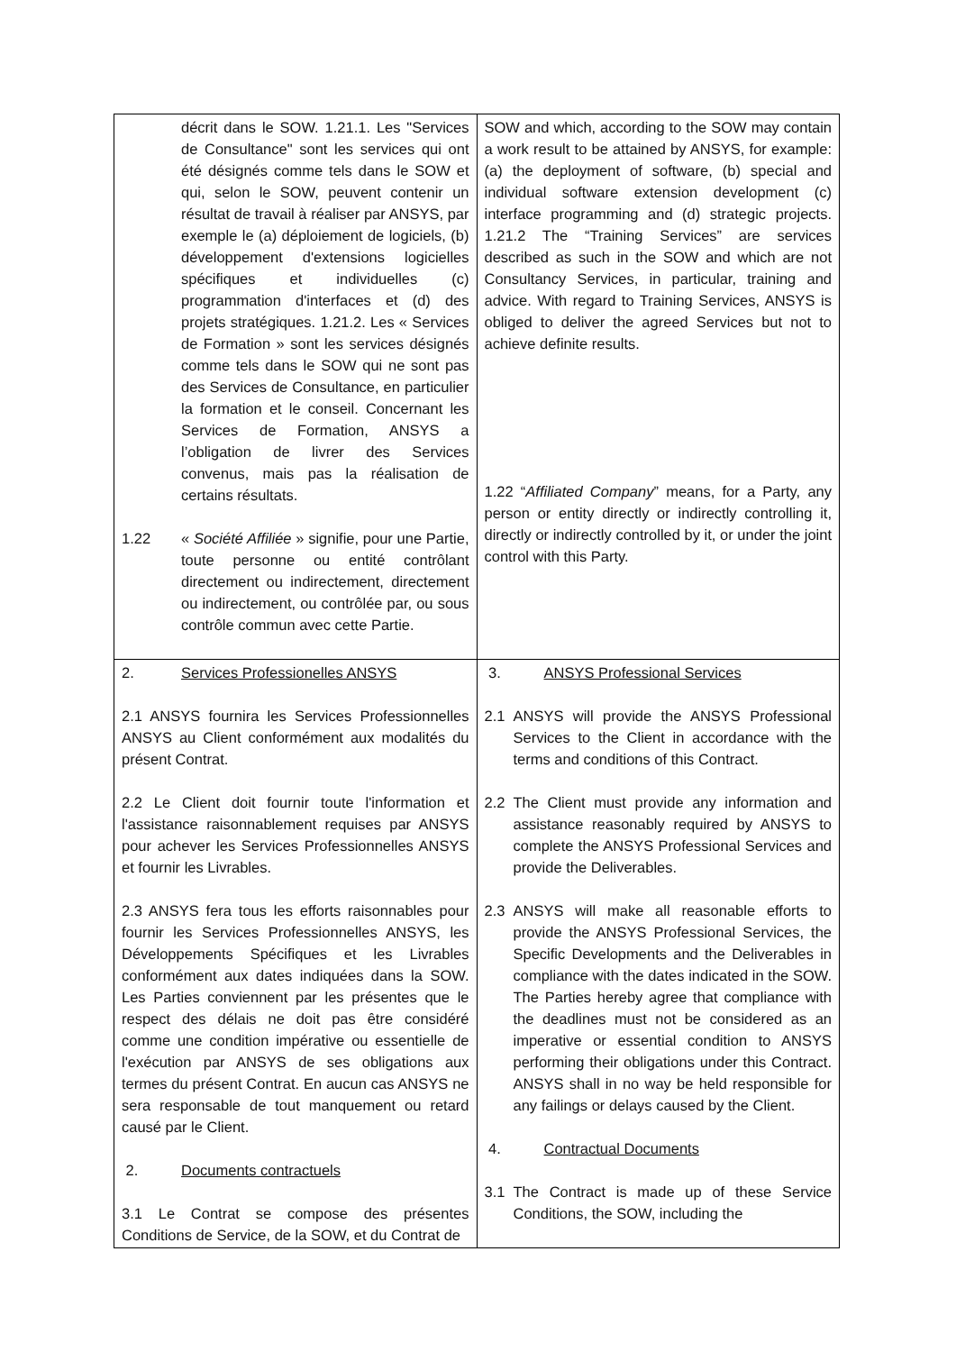| décrit dans le SOW. 1.21.1. Les "Services de Consultance" sont les services qui ont été désignés comme tels dans le SOW et qui, selon le SOW, peuvent contenir un résultat de travail à réaliser par ANSYS, par exemple le (a) déploiement de logiciels, (b) développement d'extensions logicielles spécifiques et individuelles (c) programmation d'interfaces et (d) des projets stratégiques. 1.21.2. Les « Services de Formation » sont les services désignés comme tels dans le SOW qui ne sont pas des Services de Consultance, en particulier la formation et le conseil. Concernant les Services de Formation, ANSYS a l’obligation de livrer des Services convenus, mais pas la réalisation de certains résultats. 1.22 « Société Affiliée » signifie, pour une Partie, toute personne ou entité contrôlant directement ou indirectement, directement ou indirectement, ou contrôlée par, ou sous contrôle commun avec cette Partie. | SOW and which, according to the SOW may contain a work result to be attained by ANSYS, for example: (a) the deployment of software, (b) special and individual software extension development (c) interface programming and (d) strategic projects. 1.21.2 The “Training Services” are services described as such in the SOW and which are not Consultancy Services, in particular, training and advice. With regard to Training Services, ANSYS is obliged to deliver the agreed Services but not to achieve definite results. 1.22 “ Affiliated Company ” means, for a Party, any person or entity directly or indirectly controlling it, directly or indirectly controlled by it, or under the joint control with this Party. |
| 2. Services Professionelles ANSYS 2.1 ANSYS fournira les Services Professionnelles ANSYS au Client conformément aux modalités du présent Contrat. 2.2 Le Client doit fournir toute l'information et l'assistance raisonnablement requises par ANSYS pour achever les Services Professionnelles ANSYS et fournir les Livrables. 2.3 ANSYS fera tous les efforts raisonnables pour fournir les Services Professionnelles ANSYS, les Développements Spécifiques et les Livrables conformément aux dates indiquées dans la SOW. Les Parties conviennent par les présentes que le respect des délais ne doit pas être considéré comme une condition impérative ou essentielle de l'exécution par ANSYS de ses obligations aux termes du présent Contrat. En aucun cas ANSYS ne sera responsable de tout manquement ou retard causé par le Client. 2. Documents contractuels 3.1 Le Contrat se compose des présentes Conditions de Service, de la SOW, et du Contrat de | 3. ANSYS Professional Services 2.1 ANSYS will provide the ANSYS Professional Services to the Client in accordance with the terms and conditions of this Contract. 2.2 The Client must provide any information and assistance reasonably required by ANSYS to complete the ANSYS Professional Services and provide the Deliverables. 2.3 ANSYS will make all reasonable efforts to provide the ANSYS Professional Services, the Specific Developments and the Deliverables in compliance with the dates indicated in the SOW. The Parties hereby agree that compliance with the deadlines must not be considered as an imperative or essential condition to ANSYS performing their obligations under this Contract. ANSYS shall in no way be held responsible for any failings or delays caused by the Client. 4. Contractual Documents 3.1 The Contract is made up of these Service Conditions, the SOW, including the |